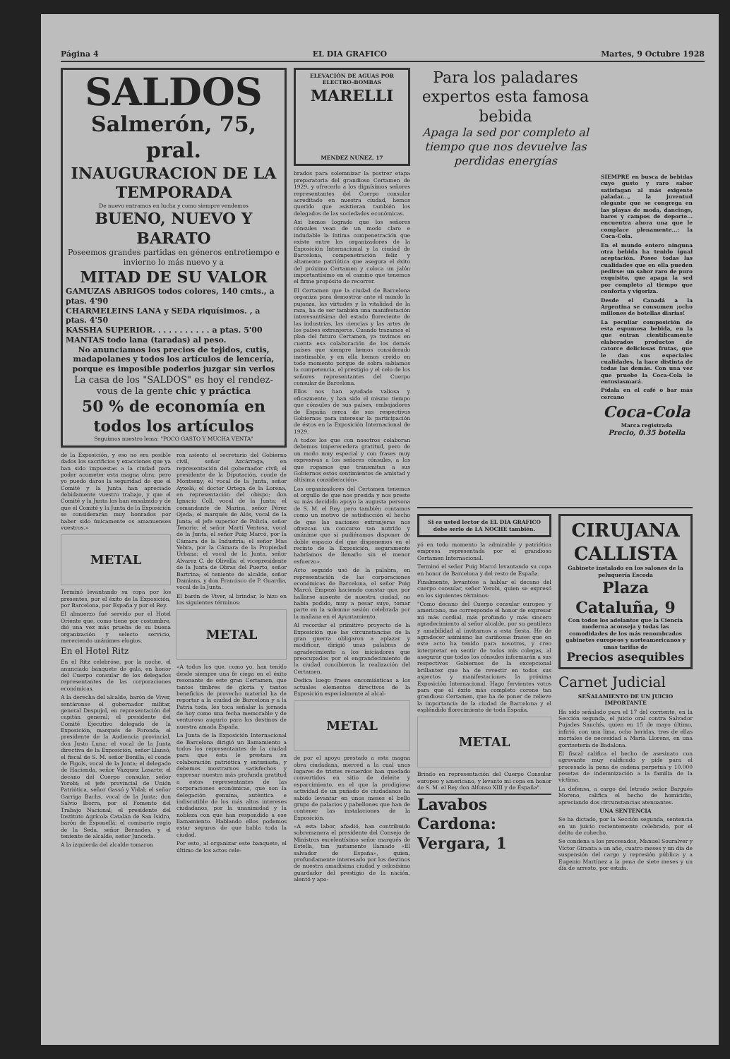Página 4 EL DIA GRAFICO Martes, 9 Octubre 1928
SALDOS
Salmerón, 75, pral.
INAUGURACION DE LA TEMPORADA
De nuevo entramos en lucha y como siempre vendemos
BUENO, NUEVO Y BARATO
Poseemos grandes partidas en géneros entretiempo e invierno lo más nuevo y a
MITAD DE SU VALOR
GAMUZAS ABRIGOS todos colores, 140 cmts., a ptas. 4'90
CHARMELEINS LANA y SEDA riquísimos. , a ptas. 4'50
KASSHA SUPERIOR. . . . . . . . . . . a ptas. 5'00
MANTAS todo lana (taradas) al peso.
No anunciamos los precios de tejidos, cutis, madapolanes y todos los artículos de lencería, porque es imposible poderlos juzgar sin verlos
La casa de los "SALDOS" es hoy el rendez-vous de la gente chic y práctica
50 % de economía en todos los artículos
Seguimos nuestro lema: "POCO GASTO Y MUCHA VENTA"
de la Exposición, y eso no era posible dados los sacrificios y exacciones que ya han sido impuestas a la ciudad para poder acometer esta magna obra; pero yo puedo daros la seguridad de que el Comité y la Junta han apreciado debidamente vuestro trabajo, y que el Comité y la Junta los han ensalzado y de que el Comité y la Junta de la Exposición se considerarán muy honrados por haber sido únicamente os amanuenses vuestros.»
METAL
Terminó levantando su copa por los presentes, por el éxito de la Exposición, por Barcelona, por España y por el Rey.
El almuerzo fué servido por el Hotel Oriente que, como tiene por costumbre, dió una vez más prueba de su buena organización y selecto servicio, mereciendo unánimes elogios.
En el Hotel Ritz
En el Ritz celebróse, por la noche, el anunciado banquete de gala, en honor del Cuerpo consular de los delegados representantes de las corporaciones económicas.
A la derecha del alcalde, barón de Viver, sentáronse el gobernador militar, general Despujol, en representación del capitán general; el presidente del Comité Ejecutivo delegado de la Exposición, marqués de Foronda; el presidente de la Audiencia provincial, don Justo Luna; el vocal de la Junta directiva de la Exposición, señor Llansó; el fiscal de S. M. señor Bonilla; el conde de Figols, vocal de la Junta; el delegado de Hacienda, señor Vázquez Lasarte; el decano del Cuerpo consular, señor Yorobi; el jefe provincial de Unión Patriótica, señor Gassó y Vidal; el señor Garriga Bachs, vocal de la Junta; don Salvio Iborra, por el Fomento del Trabajo Nacional; el presidente del Instituto Agrícola Catalán de San Isidro, barón de Esponellá; el comisario regio de la Seda, señor Bernades, y el teniente de alcalde, señor Junceda.
A la izquierda del alcalde tomaron
ron asiento el secretario del Gobierno civil, señor Azcárraga, en representación del gobernador civil; el presidente de la Diputación, conde de Montseny; el vocal de la Junta, señor Ayxelá; el doctor Ortega de la Lorena, en representación del obispo; don Ignacio Coll, vocal de la Junta; el comandante de Marina, señor Pérez Ojeda; el marqués de Alós, vocal de la Junta; el jefe superior de Policía, señor Tenorio; el señor Martí Ventosa, vocal de la Junta; el señor Puig Marcó, por la Cámara de la Industria; el señor Mas Yebra, por la Cámara de la Propiedad Urbana; el vocal de la Junta, señor Alvarez C. de Olivella; el vicepresidente de la Junta de Obras del Puerto, señor Bartrina; el teniente de alcalde, señor Damians, y don Francisco de P. Guardia, vocal de la Junta.
El barón de Viver, al brindar, lo hizo en los siguientes términos:
METAL
«A todos los que, como yo, han tenido desde siempre una fe ciega en el éxito resonante de este gran Certamen, que tantos timbres de gloria y tantos beneficios de provecho material ha de reportar a la ciudad de Barcelona y a la Patria toda, les toca señalar la jornada de hoy como una fecha memorable y de venturoso augurio para los destinos de nuestra amada España.
La Junta de la Exposición Internacional de Barcelona dirigió un llamamiento a todos los representantes de la ciudad para que ésta le prestara su colaboración patriótica y entusiasta, y debemos mostrarnos satisfechos y expresar nuestra más profunda gratitud a estos representantes de las corporaciones económicas, que son la delegación genuina, auténtica e indiscutible de los más altos intereses ciudadanos, por la unanimidad y la nobleza con que han respondido a ese llamamiento. Hablando ellos podemos estar seguros de que habla toda la ciudad.
Por esto, al organizar este banquete, el último de los actos cele-
ELEVACIÓN DE AGUAS POR ELECTRO-BOMBAS
MARELLI
MENDEZ NUÑEZ, 17
brados para solemnizar la postrer etapa preparatoria del grandioso Certamen de 1929, y ofrecerlo a los dignísimos señores representantes del Cuerpo consular acreditado en nuestra ciudad, hemos querido que asistieran también los delegados de las sociedades económicas.
Así hemos logrado que los señores cónsules vean de un modo claro e indudable la íntima compenetración que existe entre los organizadores de la Exposición Internacional y la ciudad de Barcelona, compenetración feliz y altamente patriótica que asegura el éxito del próximo Certamen y coloca un jalón importantísimo en el camino que tenemos el firme propósito de recorrer.
El Certamen que la ciudad de Barcelona organiza para demostrar ante el mundo la pujanza, las virtudes y la vitalidad de la raza, ha de ser también una manifestación interesantísima del estado floreciente de las industrias, las ciencias y las artes de los países extranjeros. Cuando trazamos el plan del futuro Certamen, ya tuvimos en cuenta esa colaboración de los demás países que siempre hemos considerado inestimable, y en ella hemos creído en todo momento porque de sobra sabíamos la competencia, el prestigio y el celo de los señores representantes del Cuerpo consular de Barcelona.
Ellos nos han ayudado valiosa y eficazmente, y han sido el mismo tiempo que cónsules de sus países, embajadores de España cerca de sus respectivos Gobiernos para interesar la participación de éstos en la Exposición Internacional de 1929.
A todos los que con nosotros colaboran debemos imperecedera gratitud, pero de un modo muy especial y con frases muy expresivas a los señores cónsules, a los que rogamos que transmitan a sus Gobiernos estos sentimientos de amistad y altísima consideración».
Los organizadores del Certamen tenemos el orgullo de que nos presida y nos preste su más decidido apoyo la augusta persona de S. M. el Rey, pero también contamos como un motivo de satisfacción el hecho de que las naciones extranjeras nos ofrezcan un concurso tan nutrido y unánime que si pudiéramos disponer de doble espacio del que disponemos en el recinto de la Exposición, seguramente habríamos de llenarlo sin el menor esfuerzo».
Acto seguido usó de la palabra, en representación de las corporaciones económicas de Barcelona, el señor Puig Marcó. Empezó haciendo constar que, por hallarse ausente de nuestra ciudad, no había podido, muy a pesar suyo, tomar parte en la solemne sesión celebrada por la mañana en el Ayuntamiento.
Al recordar el primitivo proyecto de la Exposición que las circunstancias de la gran guerra obligaron a aplazar y modificar, dirigió unas palabras de agradecimiento a los iniciadores que preocupados por el engrandecimiento de la ciudad concibieron la realización del Certamen.
Dedica luego frases encomiásticas a los actuales elementos directivos de la Exposición especialmente al alcal-
METAL
de por el apoyo prestado a esta magna obra ciudadana, merced a la cual unos lugares de tristes recuerdos han quedado convertidos en sitio de deleite y esparcimiento, en el que la prodigiosa actividad de un puñado de ciudadanos ha sabido levantar en unos meses el bello grupo de palacios y pabellones que han de contener las instalaciones de la Exposición.
«A esta labor, añadió, han contribuido sobremanera el presidente del Consejo de Ministros excelentísimo señor marqués de Estella, tan justamente llamado «El salvador de España», quien, profundamente interesado por los destinos de nuestra amadísima ciudad y celosísimo guardador del prestigio de la nación, alentó y apo-
Para los paladares expertos esta famosa bebida
Apaga la sed por completo al tiempo que nos devuelve las perdidas energías
SIEMPRE en busca de bebidas cuyo gusto y raro sabor satisfagan al más exigente paladar..., la juventud elegante que se congrega en las playas de moda, dancings, bares y campos de deporte... encuentra ahora una que le complace plenamente...: la Coca-Cola.
En el mundo entero ninguna otra bebida ha tenido igual aceptación. Posee todas las cualidades que en ella pueden pedirse: un sabor raro de puro exquisito, que apaga la sed por completo al tiempo que conforta y vigoriza.
Desde el Canadá a la Argentina se consumen ¡ocho millones de botellas diarias!
La peculiar composición de esta espumosa bebida, en la que entran científicamente elaborados productos de catorce deliciosas frutas, que le dan sus especiales cualidades, la hace distinta de todas las demás. Con una vez que pruebe la Coca-Cola le entusiasmará.
Pídala en el café o bar más cercano
Coca-Cola
Marca registrada
Precio, 0.35 botella
Si es usted lector de EL DIA GRAFICO debe serlo de LA NOCHE también.
yó en todo momento la admirable y patriótica empresa representada por el grandioso Certamen Internacional.
Terminó el señor Puig Marcó levantando su copa en honor de Barcelona y del resto de España.
Finalmente, levantóse a hablar el decano del cuerpo consular, señor Yerobi, quien se expresó en los siguientes términos:
"Como decano del Cuerpo consular europeo y americano, me corresponde el honor de expresar mi más cordial, más profundo y más sincero agradecimiento al señor alcalde, por su gentileza y amabilidad al invitarnos a esta fiesta. He de agradecer asimismo las cariñosas frases que en este acto ha tenido para nosotros, y creo interpretar en sentir de todos mis colegas, al asegurar que todos los cónsules informarán a sus respectivos Gobiernos de la excepcional brillantez que ha de revestir en todos sus aspectos y manifestaciones la próxima Exposición Internacional. Hago fervientes votos para que el éxito más completo corone tan grandioso Certamen, que ha de poner de relieve la importancia de la ciudad de Barcelona y el espléndido florecimiento de toda España.
METAL
Brindo en representación del Cuerpo Consular europeo y americano, y levanto mi copa en honor de S. M. el Rey don Alfonso XIII y de España".
Lavabos Cardona: Vergara, 1
CIRUJANA CALLISTA
Gabinete instalado en los salones de la peluquería Escoda
Plaza Cataluña, 9
Con todos los adelantos que la Ciencia moderna aconseja y todas las comodidades de los más renombrados gabinetes europeos y norteamericanos y unas tarifas de
Precios asequibles
Carnet Judicial
SEÑALAMIENTO DE UN JUICIO IMPORTANTE
Ha sido señalado para el 17 del corriente, en la Sección segunda, el juicio oral contra Salvador Pujades Sanchís, quien en 15 de mayo último, infirió, con una lima, ocho heridas, tres de ellas mortales de necesidad a María Llorens, en una gorrisetería de Badalona.
El fiscal califica el hecho de asesinato con agravante muy calificado y pide para el procesado la pena de cadena perpetua y 10.000 pesetas de indemnización a la familia de la víctima.
La defensa, a cargo del letrado señor Bargués Moreno, califica el hecho de homicidio, apreciando dos circunstancias atenuantes.
UNA SENTENCIA
Se ha dictado, por la Sección segunda, sentencia en un juicio recientemente celebrado, por el delito de cohecho.
Se condena a los procesados, Manuel Souralver y Víctor Giranta a un año, cuatro meses y un día de suspensión del cargo y represión pública y a Eugenio Martínez a la pena de siete meses y un día de arresto, por estafa.